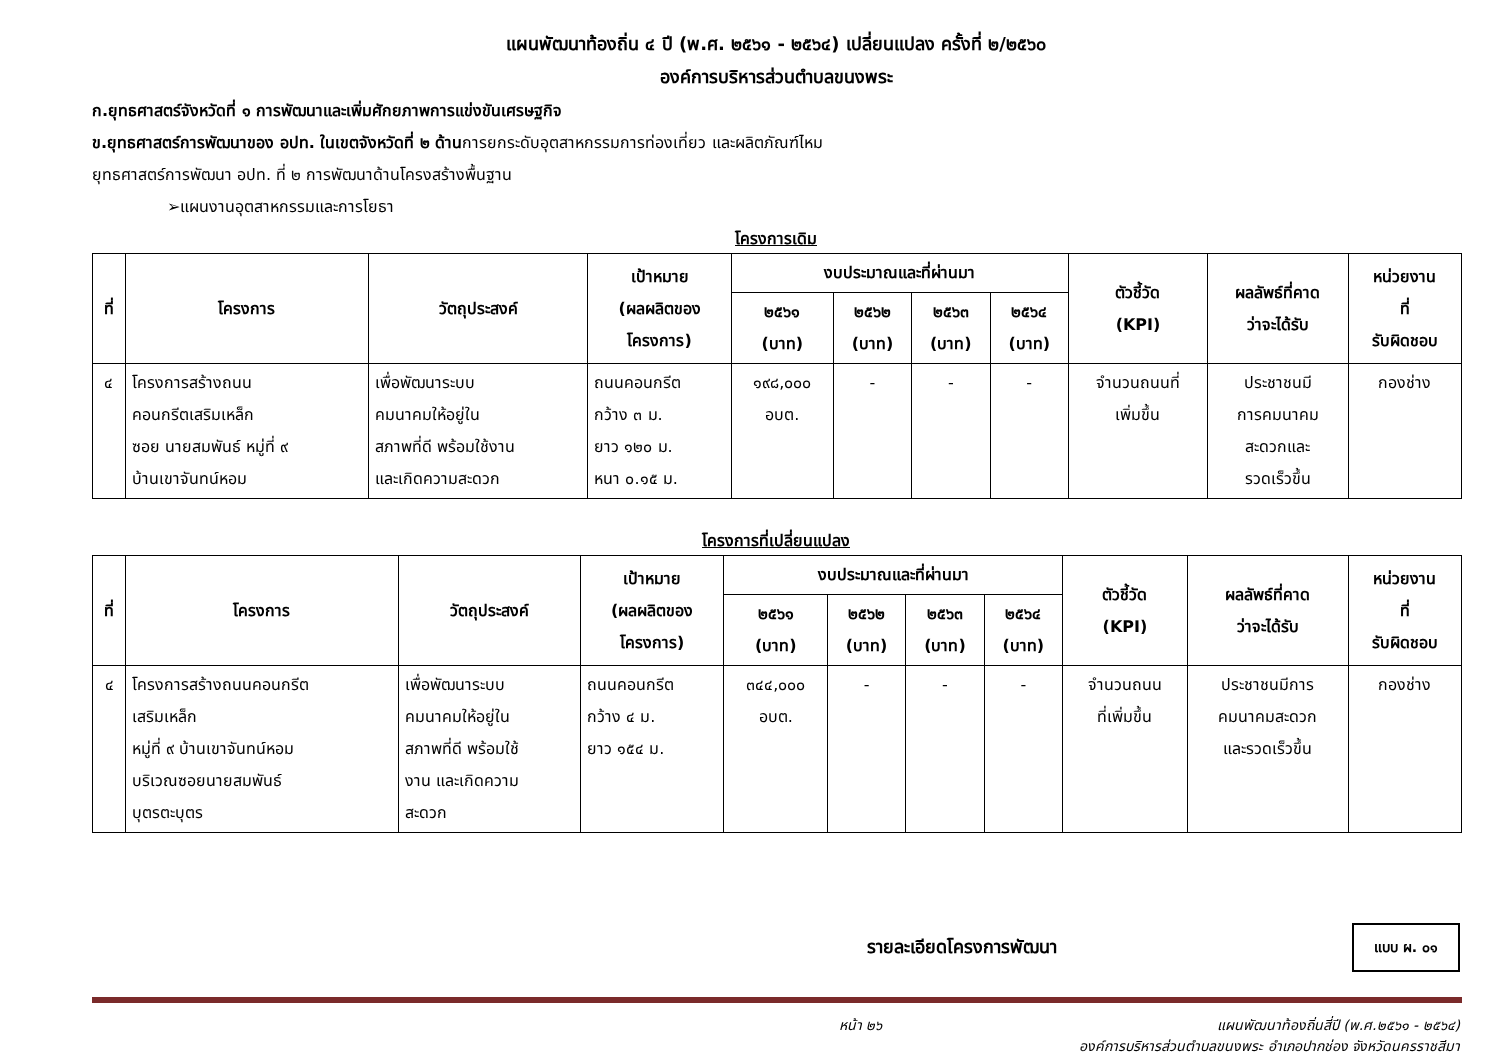แผนพัฒนาท้องถิ่น ๔ ปี (พ.ศ. ๒๕๖๑ - ๒๕๖๔) เปลี่ยนแปลง ครั้งที่ ๒/๒๕๖๐
องค์การบริหารส่วนตำบลขนงพระ
ก.ยุทธศาสตร์จังหวัดที่ ๑ การพัฒนาและเพิ่มศักยภาพการแข่งขันเศรษฐกิจ
ข.ยุทธศาสตร์การพัฒนาของ อปท. ในเขตจังหวัดที่ ๒ ด้านการยกระดับอุตสาหกรรมการท่องเที่ยว และผลิตภัณฑ์ไหม
ยุทธศาสตร์การพัฒนา อปท. ที่ ๒ การพัฒนาด้านโครงสร้างพื้นฐาน
➢แผนงานอุตสาหกรรมและการโยธา
โครงการเดิม
| ที่ | โครงการ | วัตถุประสงค์ | เป้าหมาย (ผลผลิตของ โครงการ) | งบประมาณและที่ผ่านมา | | | | ตัวชี้วัด (KPI) | ผลลัพธ์ที่คาด ว่าจะได้รับ | หน่วยงาน ที่ รับผิดชอบ |
| --- | --- | --- | --- | --- | --- | --- | --- | --- | --- | --- |
| | | | | ๒๕๖๑ (บาท) | ๒๕๖๒ (บาท) | ๒๕๖๓ (บาท) | ๒๕๖๔ (บาท) | | | |
| ๔ | โครงการสร้างถนน คอนกรีตเสริมเหล็ก ซอย นายสมพันธ์ หมู่ที่ ๙ บ้านเขาจันทน์หอม | เพื่อพัฒนาระบบ คมนาคมให้อยู่ใน สภาพที่ดี พร้อมใช้งาน และเกิดความสะดวก | ถนนคอนกรีต กว้าง ๓ ม. ยาว ๑๒๐ ม. หนา ๐.๑๕ ม. | ๑๙๘,๐๐๐ อบต. | - | - | - | จำนวนถนนที่ เพิ่มขึ้น | ประชาชนมี การคมนาคม สะดวกและ รวดเร็วขึ้น | กองช่าง |
โครงการที่เปลี่ยนแปลง
| ที่ | โครงการ | วัตถุประสงค์ | เป้าหมาย (ผลผลิตของ โครงการ) | งบประมาณและที่ผ่านมา | | | | ตัวชี้วัด (KPI) | ผลลัพธ์ที่คาด ว่าจะได้รับ | หน่วยงาน ที่ รับผิดชอบ |
| --- | --- | --- | --- | --- | --- | --- | --- | --- | --- | --- |
| | | | | ๒๕๖๑ (บาท) | ๒๕๖๒ (บาท) | ๒๕๖๓ (บาท) | ๒๕๖๔ (บาท) | | | |
| ๔ | โครงการสร้างถนนคอนกรีต เสริมเหล็ก หมู่ที่ ๙ บ้านเขาจันทน์หอม บริเวณซอยนายสมพันธ์ บุตรตะบุตร | เพื่อพัฒนาระบบ คมนาคมให้อยู่ใน สภาพที่ดี พร้อมใช้ งาน และเกิดความ สะดวก | ถนนคอนกรีต กว้าง ๔ ม. ยาว ๑๕๔ ม. | ๓๔๔,๐๐๐ อบต. | - | - | - | จำนวนถนน ที่เพิ่มขึ้น | ประชาชนมีการ คมนาคมสะดวก และรวดเร็วขึ้น | กองช่าง |
รายละเอียดโครงการพัฒนา
แบบ ผ. ๐๑
หน้า ๒๖ แผนพัฒนาท้องถิ่นสี่ปี (พ.ศ.๒๕๖๑ - ๒๕๖๔)
องค์การบริหารส่วนตำบลขนงพระ อำเภอปากช่อง จังหวัดนครราชสีมา